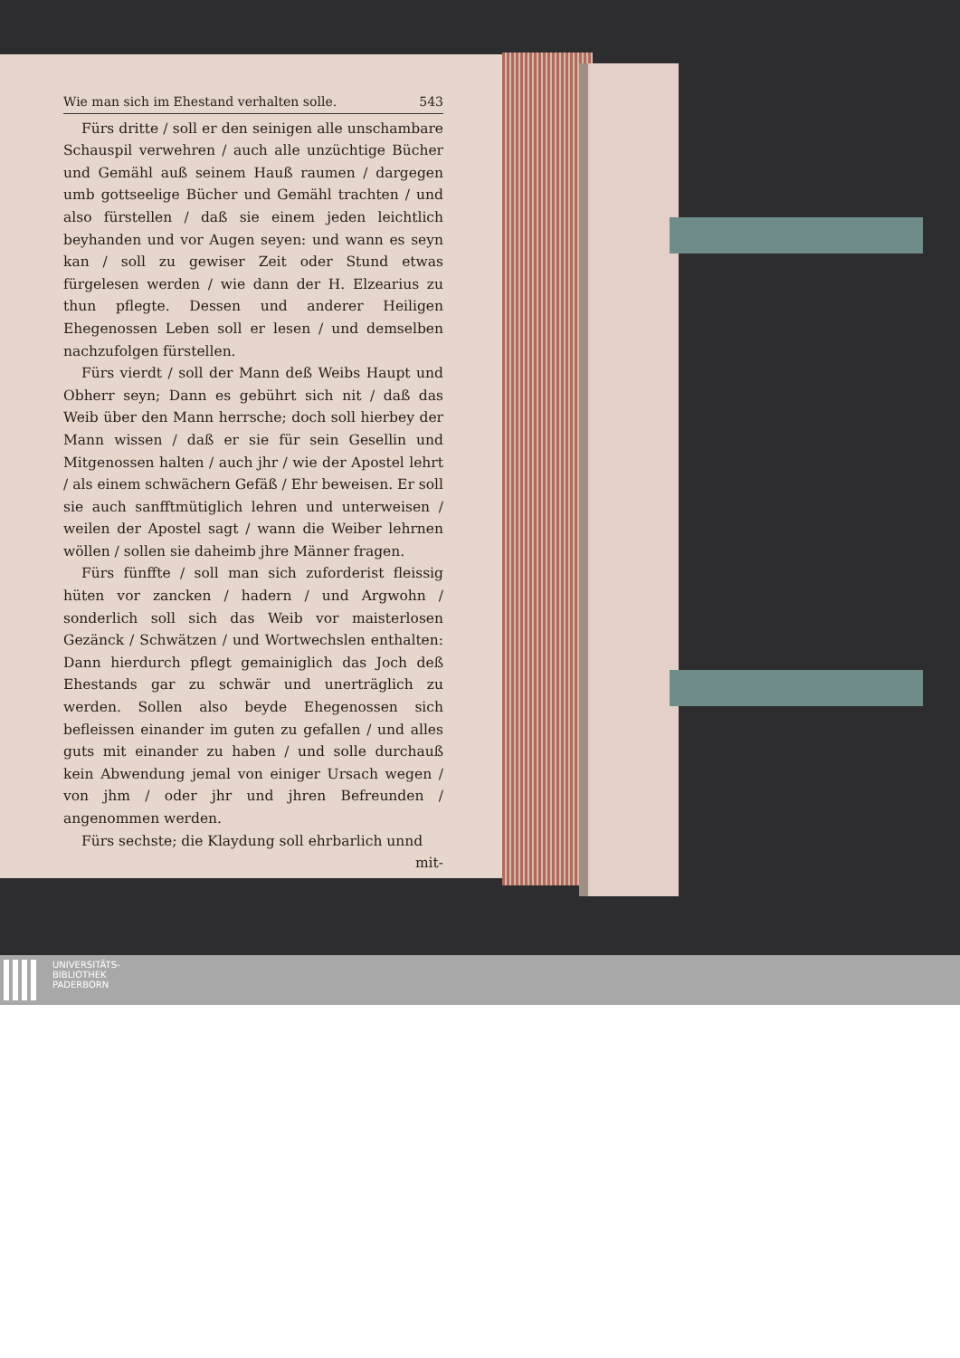Wie man sich im Ehestand verhalten solle. 543
Fürs dritte / soll er den seinigen alle unschambare Schauspil verwehren / auch alle unzüchtige Bücher und Gemähl auß seinem Hauß raumen / dargegen umb gottseelige Bücher und Gemähl trachten / und also fürstellen / daß sie einem jeden leichtlich beyhanden und vor Augen seyen: und wann es seyn kan / soll zu gewiser Zeit oder Stund etwas fürgelesen werden / wie dann der H. Elzearius zu thun pflegte. Dessen und anderer Heiligen Ehegenossen Leben soll er lesen / und demselben nachzufolgen fürstellen.
Fürs vierdt / soll der Mann deß Weibs Haupt und Obherr seyn; Dann es gebührt sich nit / daß das Weib über den Mann herrsche; doch soll hierbey der Mann wissen / daß er sie für sein Gesellin und Mitgenossen halten / auch jhr / wie der Apostel lehrt / als einem schwächern Gefäß / Ehr beweisen. Er soll sie auch sanfftmütiglich lehren und unterweisen / weilen der Apostel sagt / wann die Weiber lehrnen wöllen / sollen sie daheimb jhre Männer fragen.
Fürs fünffte / soll man sich zuforderist fleissig hüten vor zancken / hadern / und Argwohn / sonderlich soll sich das Weib vor maisterlosen Gezänck / Schwätzen / und Wortwechslen enthalten: Dann hierdurch pflegt gemainiglich das Joch deß Ehestands gar zu schwär und unerträglich zu werden. Sollen also beyde Ehegenossen sich befleissen einander im guten zu gefallen / und alles guts mit einander zu haben / und solle durchauß kein Abwendung jemal von einiger Ursach wegen / von jhm / oder jhr und jhren Befreunden / angenommen werden.
Fürs sechste; die Klaydung soll ehrbarlich unnd
mit-
UNIVERSITÄTS-
BIBLIOTHEK
PADERBORN